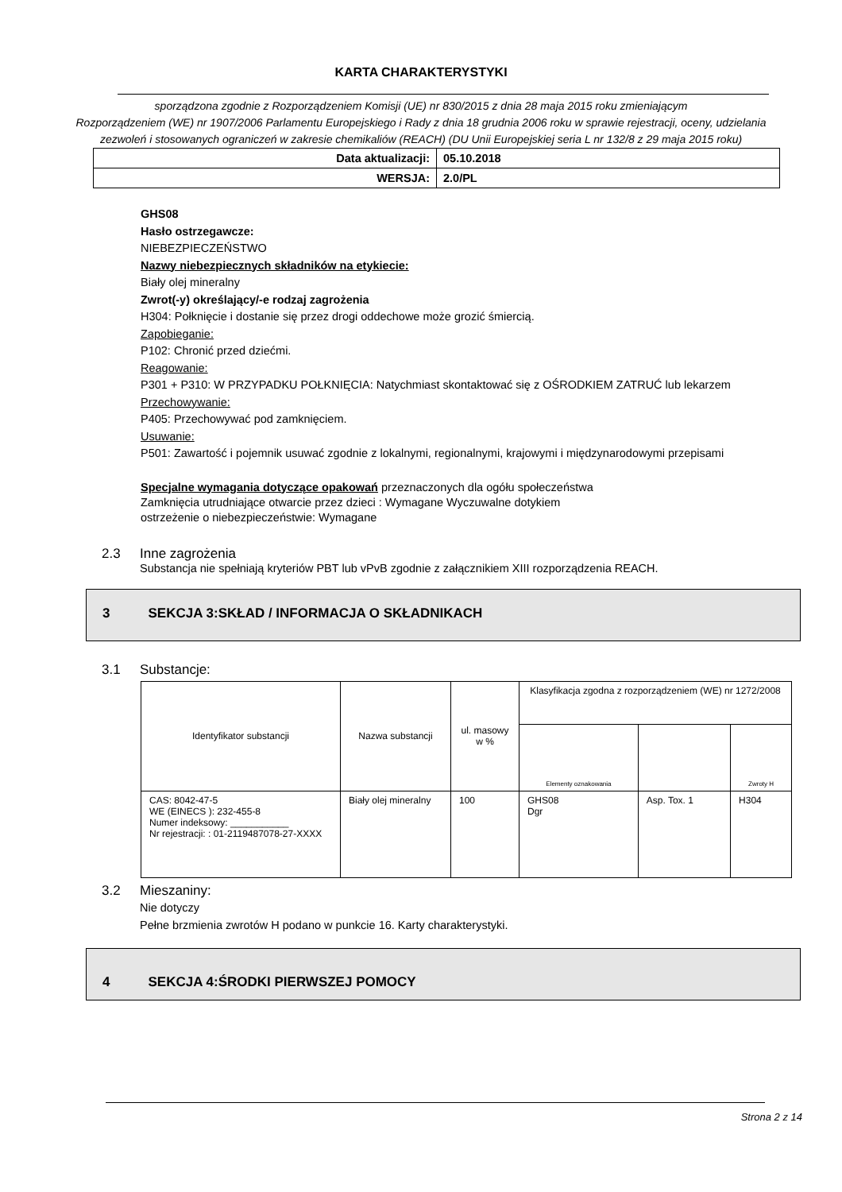KARTA CHARAKTERYSTYKI
sporządzona zgodnie z Rozporządzeniem Komisji (UE) nr 830/2015 z dnia 28 maja 2015 roku zmieniającym
Rozporządzeniem (WE) nr 1907/2006 Parlamentu Europejskiego i Rady z dnia 18 grudnia 2006 roku w sprawie rejestracji, oceny, udzielania zezwoleń i stosowanych ograniczeń w zakresie chemikaliów (REACH) (DU Unii Europejskiej seria L nr 132/8 z 29 maja 2015 roku)
| Data aktualizacji: | 05.10.2018 |
| WERSJA: | 2.0/PL |
GHS08
Hasło ostrzegawcze:
NIEBEZPIECZEŃSTWO
Nazwy niebezpiecznych składników na etykiecie:
Biały olej mineralny
Zwrot(-y) określający/-e rodzaj zagrożenia
H304: Połknięcie i dostanie się przez drogi oddechowe może grozić śmiercią.
Zapobieganie:
P102: Chronić przed dziećmi.
Reagowanie:
P301 + P310: W PRZYPADKU POŁKNIĘCIA: Natychmiast skontaktować się z OŚRODKIEM ZATRUĆ lub lekarzem
Przechowywanie:
P405: Przechowywać pod zamknięciem.
Usuwanie:
P501: Zawartość i pojemnik usuwać zgodnie z lokalnymi, regionalnymi, krajowymi i międzynarodowymi przepisami
Specjalne wymagania dotyczące opakowań przeznaczonych dla ogółu społeczeństwa
Zamknięcia utrudniające otwarcie przez dzieci : Wymagane Wyczuwalne dotykiem
ostrzeżenie o niebezpieczeństwie: Wymagane
2.3 Inne zagrożenia
Substancja nie spełniają kryteriów PBT lub vPvB zgodnie z załącznikiem XIII rozporządzenia REACH.
3 SEKCJA 3:SKŁAD / INFORMACJA O SKŁADNIKACH
3.1 Substancje:
| Identyfikator substancji | Nazwa substancji | ul. masowy w % | Klasyfikacja zgodna z rozporządzeniem (WE) nr 1272/2008 | | |
| --- | --- | --- | --- | --- | --- |
| | | | Elementy oznakowania | | Zwroty H |
| CAS: 8042-47-5 WE (EINECS ): 232-455-8 Numer indeksowy: ___________ Nr rejestracji: : 01-2119487078-27-XXXX | Biały olej mineralny | 100 | GHS08 Dgr | Asp. Tox. 1 | H304 |
3.2 Mieszaniny:
Nie dotyczy
Pełne brzmienia zwrotów H podano w punkcie 16. Karty charakterystyki.
4 SEKCJA 4:ŚRODKI PIERWSZEJ POMOCY
Strona 2 z 14